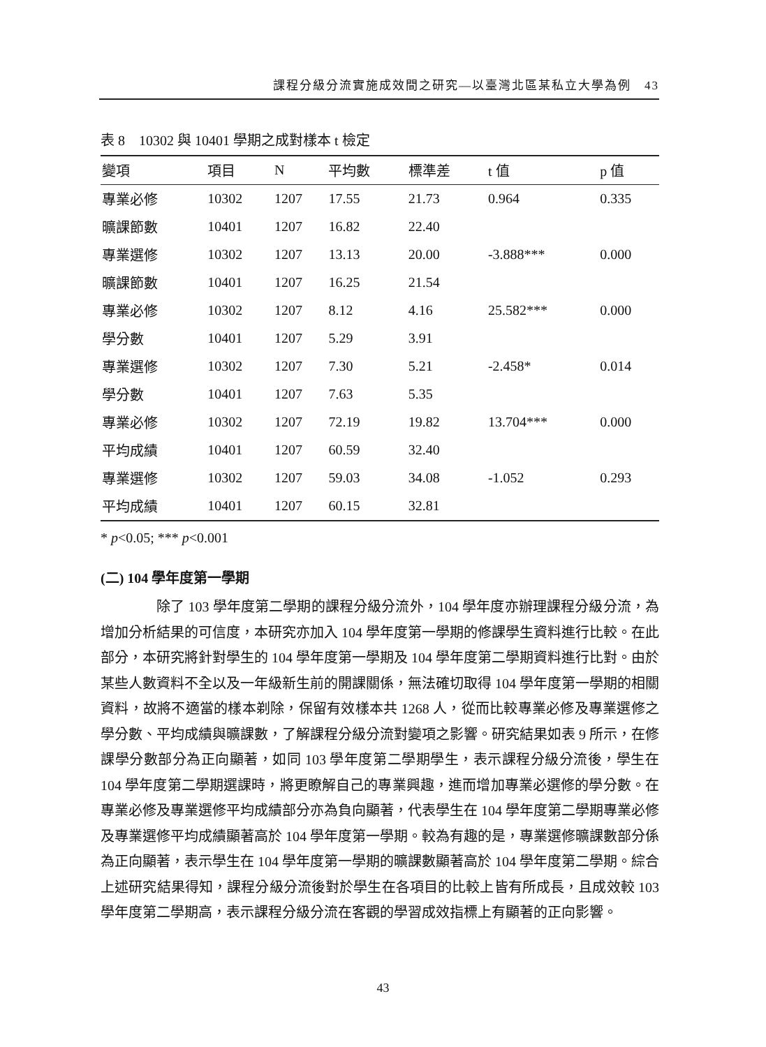課程分級分流實施成效間之研究—以臺灣北區某私立大學為例　43
表 8　10302 與 10401 學期之成對樣本 t 檢定
| 變項 | 項目 | N | 平均數 | 標準差 | t 值 | p 值 |
| --- | --- | --- | --- | --- | --- | --- |
| 專業必修 | 10302 | 1207 | 17.55 | 21.73 | 0.964 | 0.335 |
| 曠課節數 | 10401 | 1207 | 16.82 | 22.40 | | |
| 專業選修 | 10302 | 1207 | 13.13 | 20.00 | -3.888*** | 0.000 |
| 曠課節數 | 10401 | 1207 | 16.25 | 21.54 | | |
| 專業必修 | 10302 | 1207 | 8.12 | 4.16 | 25.582*** | 0.000 |
| 學分數 | 10401 | 1207 | 5.29 | 3.91 | | |
| 專業選修 | 10302 | 1207 | 7.30 | 5.21 | -2.458* | 0.014 |
| 學分數 | 10401 | 1207 | 7.63 | 5.35 | | |
| 專業必修 | 10302 | 1207 | 72.19 | 19.82 | 13.704*** | 0.000 |
| 平均成績 | 10401 | 1207 | 60.59 | 32.40 | | |
| 專業選修 | 10302 | 1207 | 59.03 | 34.08 | -1.052 | 0.293 |
| 平均成績 | 10401 | 1207 | 60.15 | 32.81 | | |
* p<0.05; *** p<0.001
(二) 104 學年度第一學期
除了 103 學年度第二學期的課程分級分流外，104 學年度亦辦理課程分級分流，為增加分析結果的可信度，本研究亦加入 104 學年度第一學期的修課學生資料進行比較。在此部分，本研究將針對學生的 104 學年度第一學期及 104 學年度第二學期資料進行比對。由於某些人數資料不全以及一年級新生前的開課關係，無法確切取得 104 學年度第一學期的相關資料，故將不適當的樣本剃除，保留有效樣本共 1268 人，從而比較專業必修及專業選修之學分數、平均成績與曠課數，了解課程分級分流對變項之影響。研究結果如表 9 所示，在修課學分數部分為正向顯著，如同 103 學年度第二學期學生，表示課程分級分流後，學生在 104 學年度第二學期選課時，將更瞭解自己的專業興趣，進而增加專業必選修的學分數。在專業必修及專業選修平均成績部分亦為負向顯著，代表學生在 104 學年度第二學期專業必修及專業選修平均成績顯著高於 104 學年度第一學期。較為有趣的是，專業選修曠課數部分係為正向顯著，表示學生在 104 學年度第一學期的曠課數顯著高於 104 學年度第二學期。綜合上述研究結果得知，課程分級分流後對於學生在各項目的比較上皆有所成長，且成效較 103 學年度第二學期高，表示課程分級分流在客觀的學習成效指標上有顯著的正向影響。
43